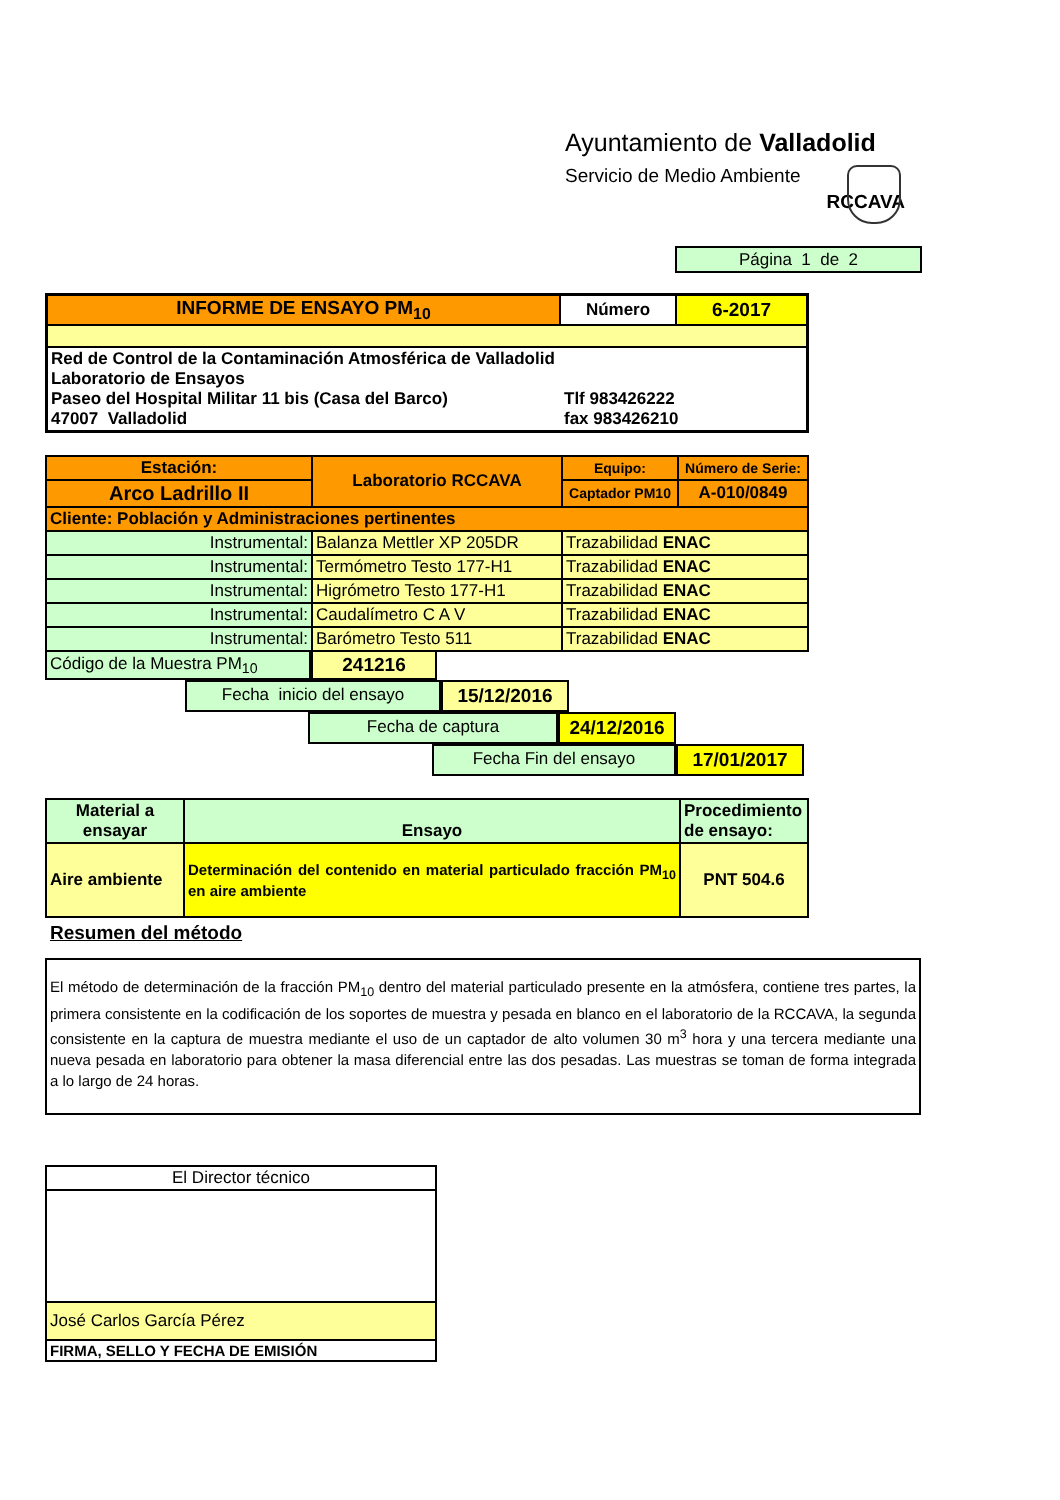Ayuntamiento de Valladolid
Servicio de Medio Ambiente
RCCAVA
Página 1 de 2
| INFORME DE ENSAYO PM<sub>10</sub> | Número | 6-2017 |
| Red de Control de la Contaminación Atmosférica de Valladolid Laboratorio de Ensayos Paseo del Hospital Militar 11 bis (Casa del Barco) 47007 Valladolid | | Tlf 983426222 fax 983426210 |
| Estación: | Laboratorio RCCAVA | Equipo: | Número de Serie: |
| Arco Ladrillo II | | Captador PM10 | A-010/0849 |
| Cliente: Población y Administraciones pertinentes | | | |
| Instrumental: | Balanza Mettler XP 205DR | Trazabilidad ENAC | |
| Instrumental: | Termómetro Testo 177-H1 | Trazabilidad ENAC | |
| Instrumental: | Higrómetro Testo 177-H1 | Trazabilidad ENAC | |
| Instrumental: | Caudalímetro C A V | Trazabilidad ENAC | |
| Instrumental: | Barómetro Testo 511 | Trazabilidad ENAC | |
Código de la Muestra PM<sub>10</sub> 241216
Fecha inicio del ensayo 15/12/2016
Fecha de captura 24/12/2016
Fecha Fin del ensayo 17/01/2017
| Material a ensayar | Ensayo | Procedimiento de ensayo: |
| Aire ambiente | Determinación del contenido en material particulado fracción PM<sub>10</sub> en aire ambiente | PNT 504.6 |
Resumen del método
El método de determinación de la fracción PM<sub>10</sub> dentro del material particulado presente en la atmósfera, contiene tres partes, la primera consistente en la codificación de los soportes de muestra y pesada en blanco en el laboratorio de la RCCAVA, la segunda consistente en la captura de muestra mediante el uso de un captador de alto volumen 30 m<sup>3</sup> hora y una tercera mediante una nueva pesada en laboratorio para obtener la masa diferencial entre las dos pesadas. Las muestras se toman de forma integrada a lo largo de 24 horas.
| El Director técnico |
| José Carlos García Pérez |
| FIRMA, SELLO Y FECHA DE EMISIÓN |